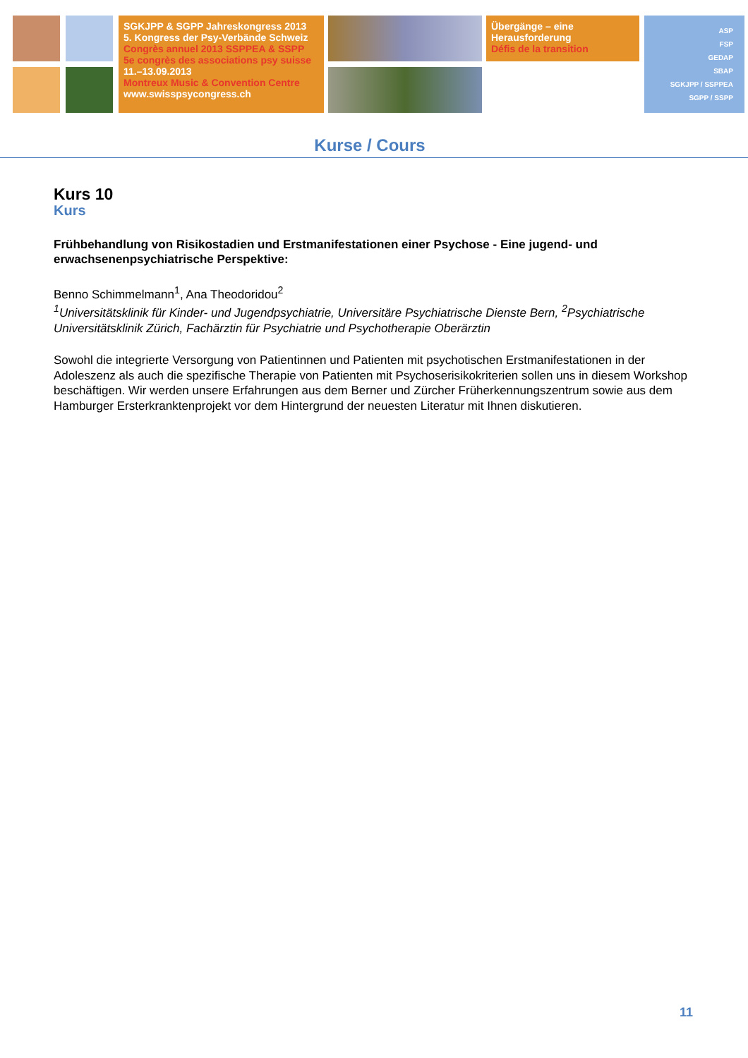SGKJPP & SGPP Jahreskongress 2013
5. Kongress der Psy-Verbände Schweiz
Congrès annuel 2013 SSPPEA & SSPP
5e congrès des associations psy suisse
11.–13.09.2013
Montreux Music & Convention Centre
www.swisspsycongress.ch
Übergänge – eine
Herausforderung
Défis de la transition
ASP
FSP
GEDAP
SBAP
SGKJPP / SSPPEA
SGPP / SSPP
Kurse / Cours
Kurs 10
Kurs
Frühbehandlung von Risikostadien und Erstmanifestationen einer Psychose - Eine jugend- und erwachsenenpsychiatrische Perspektive:
Benno Schimmelmann<sup>1</sup>, Ana Theodoridou<sup>2</sup>
<sup>1</sup> Universitätsklinik für Kinder- und Jugendpsychiatrie, Universitäre Psychiatrische Dienste Bern, <sup>2</sup>Psychiatrische Universitätsklinik Zürich, Fachärztin für Psychiatrie und Psychotherapie Oberärztin
Sowohl die integrierte Versorgung von Patientinnen und Patienten mit psychotischen Erstmanifestationen in der Adoleszenz als auch die spezifische Therapie von Patienten mit Psychoserisikokriterien sollen uns in diesem Workshop beschäftigen. Wir werden unsere Erfahrungen aus dem Berner und Zürcher Früherkennungszentrum sowie aus dem Hamburger Ersterkranktenprojekt vor dem Hintergrund der neuesten Literatur mit Ihnen diskutieren.
11